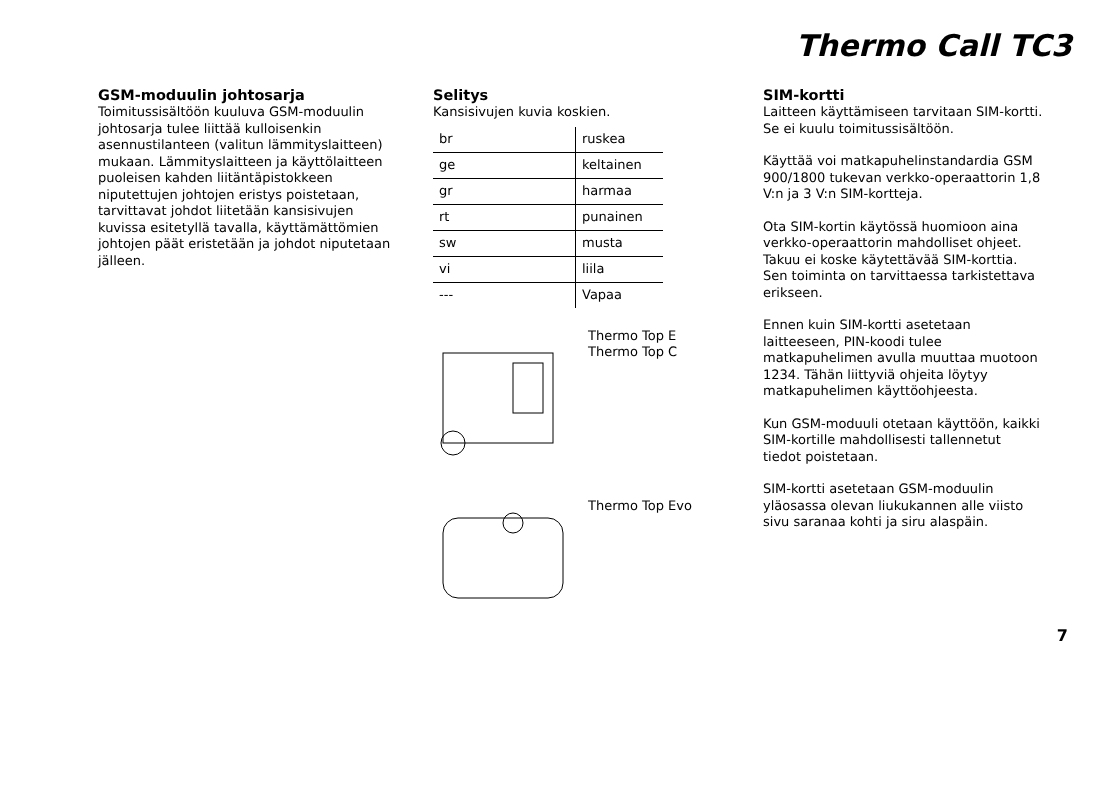Thermo Call TC3
GSM-moduulin johtosarja
Toimitussisältöön kuuluva GSM-moduulin johtosarja tulee liittää kulloisenkin asennustilanteen (valitun lämmityslaitteen) mukaan. Lämmityslaitteen ja käyttölaitteen puoleisen kahden liitäntäpistokkeen niputettujen johtojen eristys poistetaan, tarvittavat johdot liitetään kansisivujen kuvissa esitetyllä tavalla, käyttämättömien johtojen päät eristetään ja johdot niputetaan jälleen.
Selitys
Kansisivujen kuvia koskien.
| br | ruskea |
| ge | keltainen |
| gr | harmaa |
| rt | punainen |
| sw | musta |
| vi | liila |
| --- | Vapaa |
Thermo Top E
Thermo Top C
Thermo Top Evo
SIM-kortti
Laitteen käyttämiseen tarvitaan SIM-kortti. Se ei kuulu toimitussisältöön.
Käyttää voi matkapuhelinstandardia GSM 900/1800 tukevan verkko-operaattorin 1,8 V:n ja 3 V:n SIM-kortteja.
Ota SIM-kortin käytössä huomioon aina verkko-operaattorin mahdolliset ohjeet. Takuu ei koske käytettävää SIM-korttia. Sen toiminta on tarvittaessa tarkistettava erikseen.
Ennen kuin SIM-kortti asetetaan laitteeseen, PIN-koodi tulee matkapuhelimen avulla muuttaa muotoon 1234. Tähän liittyviä ohjeita löytyy matkapuhelimen käyttöohjeesta.
Kun GSM-moduuli otetaan käyttöön, kaikki SIM-kortille mahdollisesti tallennetut tiedot poistetaan.
SIM-kortti asetetaan GSM-moduulin yläosassa olevan liukukannen alle viisto sivu saranaa kohti ja siru alaspäin.
7